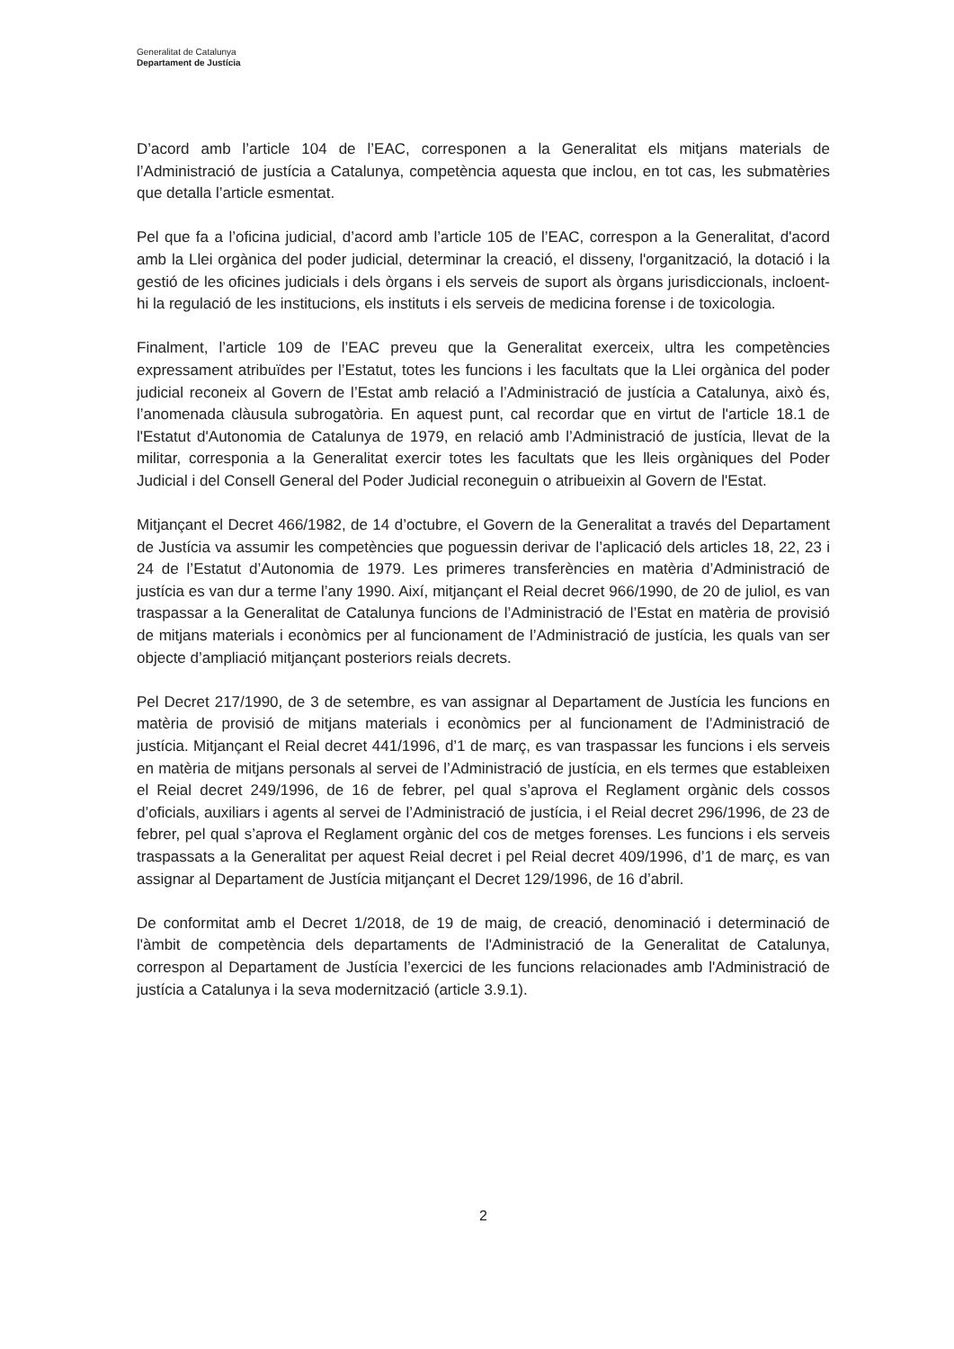Generalitat de Catalunya
Departament de Justícia
D’acord amb l’article 104 de l’EAC, corresponen a la Generalitat els mitjans materials de l’Administració de justícia a Catalunya, competència aquesta que inclou, en tot cas, les submatèries que detalla l’article esmentat.
Pel que fa a l’oficina judicial, d’acord amb l’article 105 de l’EAC, correspon a la Generalitat, d'acord amb la Llei orgànica del poder judicial, determinar la creació, el disseny, l'organització, la dotació i la gestió de les oficines judicials i dels òrgans i els serveis de suport als òrgans jurisdiccionals, incloent-hi la regulació de les institucions, els instituts i els serveis de medicina forense i de toxicologia.
Finalment, l’article 109 de l’EAC preveu que la Generalitat exerceix, ultra les competències expressament atribuïdes per l’Estatut, totes les funcions i les facultats que la Llei orgànica del poder judicial reconeix al Govern de l’Estat amb relació a l’Administració de justícia a Catalunya, això és, l’anomenada clàusula subrogatòria. En aquest punt, cal recordar que en virtut de l'article 18.1 de l'Estatut d'Autonomia de Catalunya de 1979, en relació amb l’Administració de justícia, llevat de la militar, corresponia a la Generalitat exercir totes les facultats que les lleis orgàniques del Poder Judicial i del Consell General del Poder Judicial reconeguin o atribueixin al Govern de l'Estat.
Mitjançant el Decret 466/1982, de 14 d’octubre, el Govern de la Generalitat a través del Departament de Justícia va assumir les competències que poguessin derivar de l’aplicació dels articles 18, 22, 23 i 24 de l’Estatut d’Autonomia de 1979. Les primeres transferències en matèria d’Administració de justícia es van dur a terme l’any 1990. Així, mitjançant el Reial decret 966/1990, de 20 de juliol, es van traspassar a la Generalitat de Catalunya funcions de l’Administració de l’Estat en matèria de provisió de mitjans materials i econòmics per al funcionament de l’Administració de justícia, les quals van ser objecte d’ampliació mitjançant posteriors reials decrets.
Pel Decret 217/1990, de 3 de setembre, es van assignar al Departament de Justícia les funcions en matèria de provisió de mitjans materials i econòmics per al funcionament de l’Administració de justícia. Mitjançant el Reial decret 441/1996, d’1 de març, es van traspassar les funcions i els serveis en matèria de mitjans personals al servei de l’Administració de justícia, en els termes que estableixen el Reial decret 249/1996, de 16 de febrer, pel qual s’aprova el Reglament orgànic dels cossos d’oficials, auxiliars i agents al servei de l’Administració de justícia, i el Reial decret 296/1996, de 23 de febrer, pel qual s’aprova el Reglament orgànic del cos de metges forenses. Les funcions i els serveis traspassats a la Generalitat per aquest Reial decret i pel Reial decret 409/1996, d’1 de març, es van assignar al Departament de Justícia mitjançant el Decret 129/1996, de 16 d’abril.
De conformitat amb el Decret 1/2018, de 19 de maig, de creació, denominació i determinació de l'àmbit de competència dels departaments de l'Administració de la Generalitat de Catalunya, correspon al Departament de Justícia l’exercici de les funcions relacionades amb l'Administració de justícia a Catalunya i la seva modernització (article 3.9.1).
2